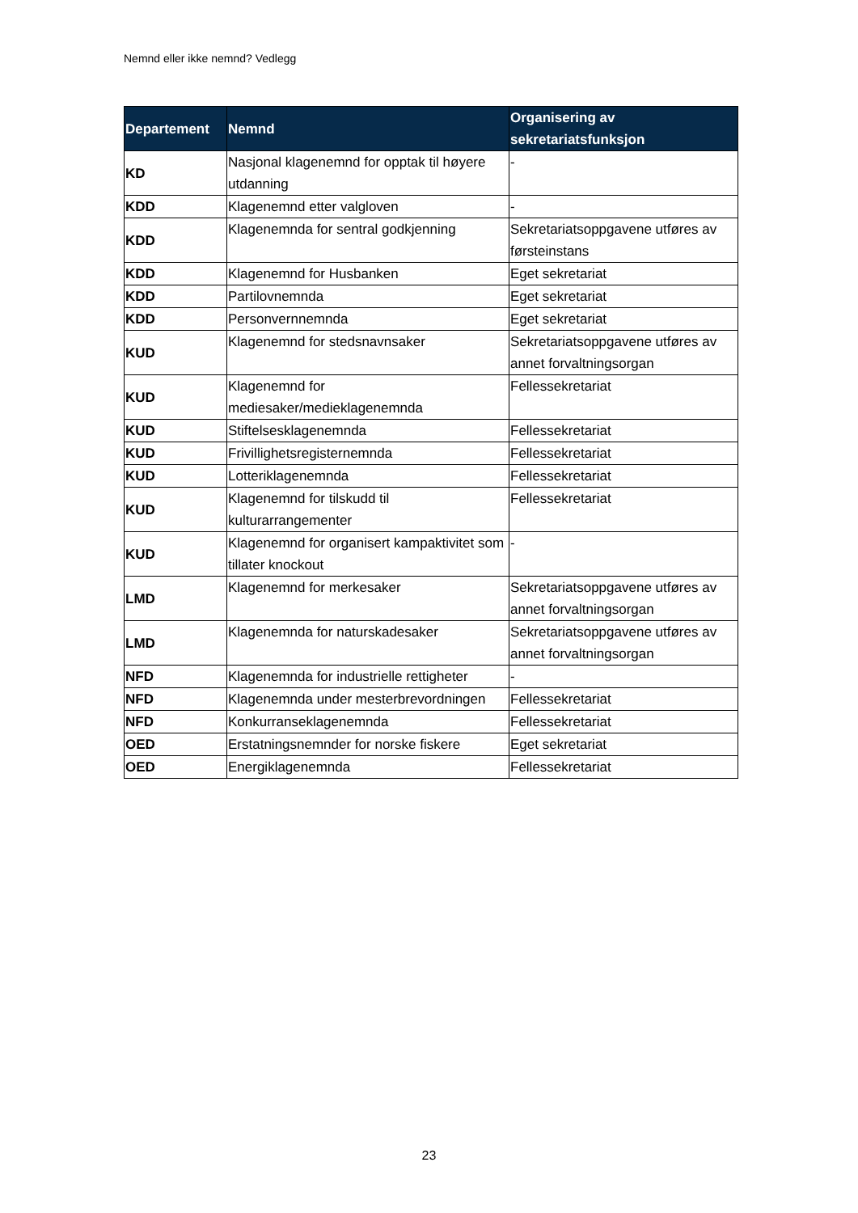Nemnd eller ikke nemnd? Vedlegg
| Departement | Nemnd | Organisering av sekretariatsfunksjon |
| --- | --- | --- |
| KD | Nasjonal klagenemnd for opptak til høyere utdanning | - |
| KDD | Klagenemnd etter valgloven | - |
| KDD | Klagenemnda for sentral godkjenning | Sekretariatsoppgavene utføres av førsteinstans |
| KDD | Klagenemnd for Husbanken | Eget sekretariat |
| KDD | Partilovnemnda | Eget sekretariat |
| KDD | Personvernnemnda | Eget sekretariat |
| KUD | Klagenemnd for stedsnavnsaker | Sekretariatsoppgavene utføres av annet forvaltningsorgan |
| KUD | Klagenemnd for mediesaker/medieklagenemnda | Fellessekretariat |
| KUD | Stiftelsesklagenemnda | Fellessekretariat |
| KUD | Frivillighetsregisternemnda | Fellessekretariat |
| KUD | Lotteriklagenemnda | Fellessekretariat |
| KUD | Klagenemnd for tilskudd til kulturarrangementer | Fellessekretariat |
| KUD | Klagenemnd for organisert kampaktivitet som tillater knockout | - |
| LMD | Klagenemnd for merkesaker | Sekretariatsoppgavene utføres av annet forvaltningsorgan |
| LMD | Klagenemnda for naturskadesaker | Sekretariatsoppgavene utføres av annet forvaltningsorgan |
| NFD | Klagenemnda for industrielle rettigheter | - |
| NFD | Klagenemnda under mesterbrevordningen | Fellessekretariat |
| NFD | Konkurranseklagenemnda | Fellessekretariat |
| OED | Erstatningsnemnder for norske fiskere | Eget sekretariat |
| OED | Energiklagenemnda | Fellessekretariat |
23